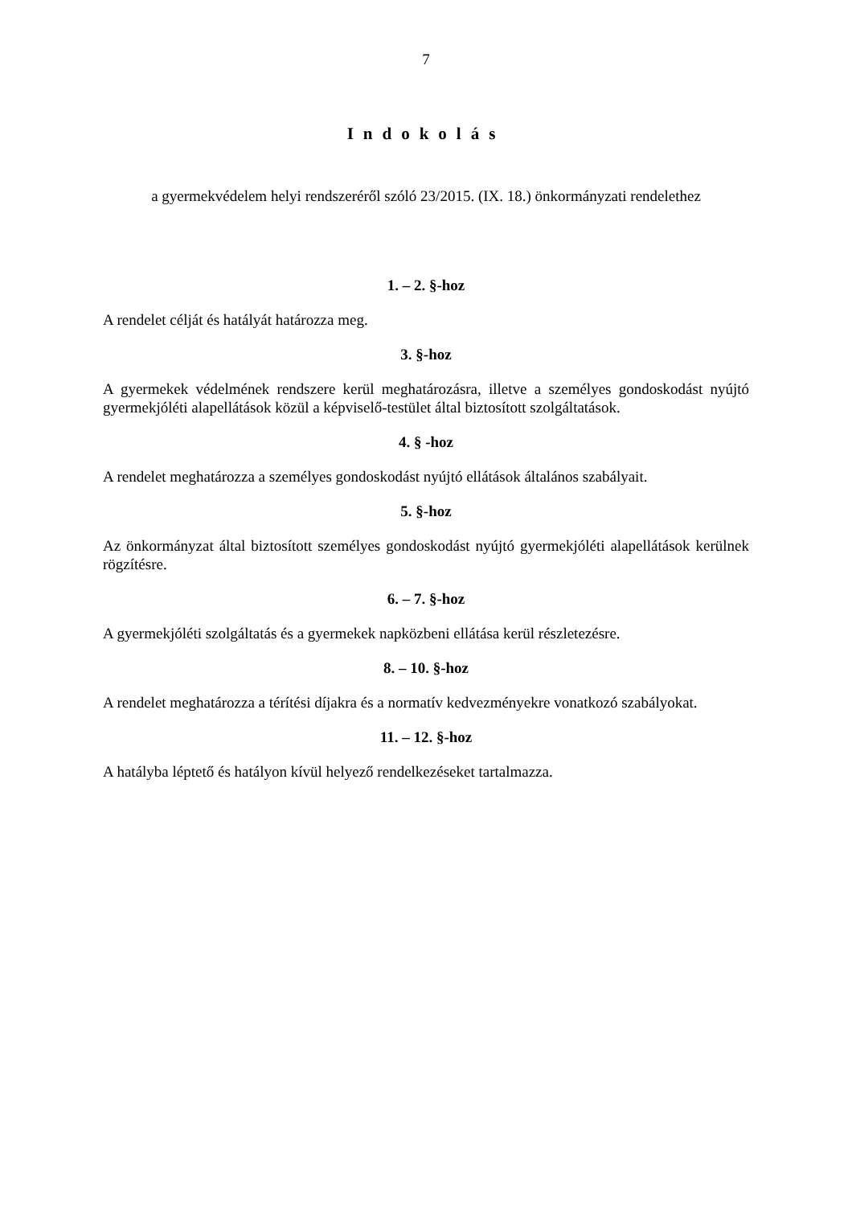7
Indokolás
a gyermekvédelem helyi rendszeréről szóló 23/2015. (IX. 18.) önkormányzati rendelethez
1. – 2. §-hoz
A rendelet célját és hatályát határozza meg.
3. §-hoz
A gyermekek védelmének rendszere kerül meghatározásra, illetve a személyes gondoskodást nyújtó gyermekjóléti alapellátások közül a képviselő-testület által biztosított szolgáltatások.
4. § -hoz
A rendelet meghatározza a személyes gondoskodást nyújtó ellátások általános szabályait.
5. §-hoz
Az önkormányzat által biztosított személyes gondoskodást nyújtó gyermekjóléti alapellátások kerülnek rögzítésre.
6. – 7. §-hoz
A gyermekjóléti szolgáltatás és a gyermekek napközbeni ellátása kerül részletezésre.
8. – 10. §-hoz
A rendelet meghatározza a térítési díjakra és a normatív kedvezményekre vonatkozó szabályokat.
11. – 12. §-hoz
A hatályba léptető és hatályon kívül helyező rendelkezéseket tartalmazza.